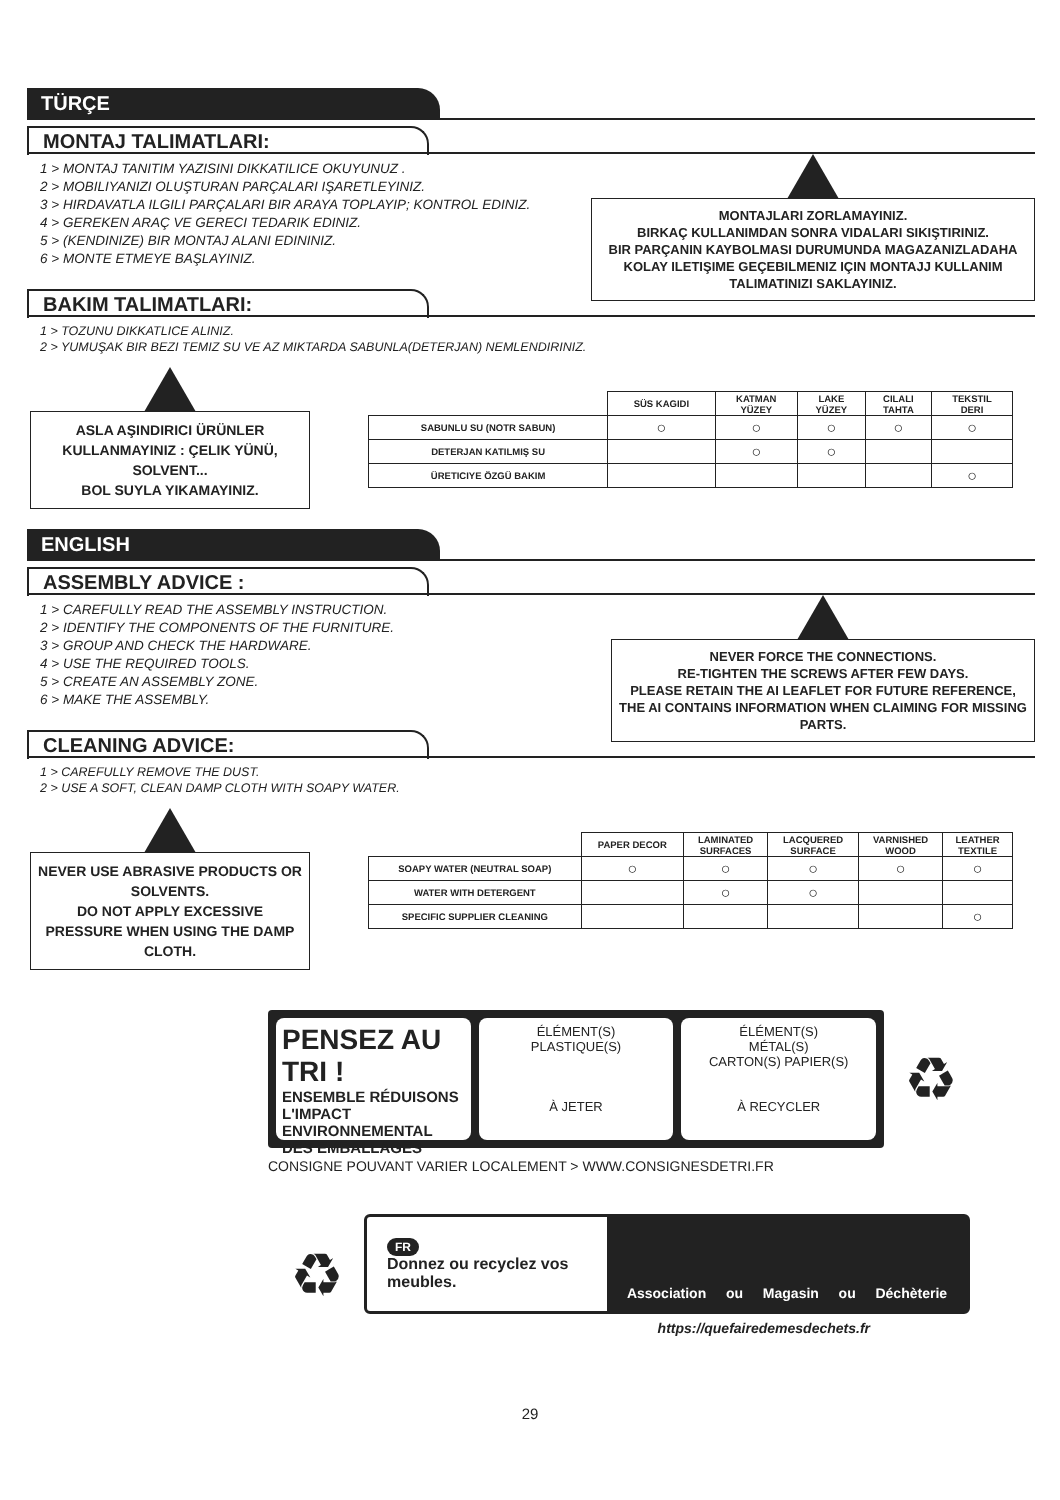TÜRÇE
MONTAJ TALIMATLARI:
1 > MONTAJ TANITIM YAZISINI DIKKATILICE OKUYUNUZ .
2 > MOBILIYANIZI OLUŞTURAN PARÇALARI IŞARETLEYINIZ.
3 > HIRDAVATLA ILGILI PARÇALARI BIR ARAYA TOPLAYIP; KONTROL EDINIZ.
4 > GEREKEN ARAÇ VE GERECI TEDARIK EDINIZ.
5 > (KENDINIZE) BIR MONTAJ ALANI EDININIZ.
6 > MONTE ETMEYE BAŞLAYINIZ.
MONTAJLARI ZORLAMAYINIZ.
BIRKAÇ KULLANIMDAN SONRA VIDALARI SIKIŞTIRINIZ.
BIR PARÇANIN KAYBOLMASI DURUMUNDA MAGAZANIZLADAHA KOLAY ILETIŞIME GEÇEBILMENIZ IÇIN MONTAJJ KULLANIM TALIMATINIZI SAKLAYINIZ.
BAKIM TALIMATLARI:
1 > TOZUNU DIKKATLICE ALINIZ.
2 > YUMUŞAK BIR BEZI TEMIZ SU VE AZ MIKTARDA SABUNLA(DETERJAN) NEMLENDIRINIZ.
ASLA AŞINDIRICI ÜRÜNLER KULLANMAYINIZ : ÇELIK YÜNÜ, SOLVENT...
BOL SUYLA YIKAMAYINIZ.
| | SÜS KAGIDI | KATMAN YÜZEY | LAKE YÜZEY | CILALI TAHTA | TEKSTIL DERI |
| --- | --- | --- | --- | --- | --- |
| SABUNLU SU (NOTR SABUN) | ○ | ○ | ○ | ○ | ○ |
| DETERJAN KATILMIŞ SU | | ○ | ○ | | |
| ÜRETICIYE ÖZGÜ BAKIM | | | | | ○ |
ENGLISH
ASSEMBLY ADVICE :
1 > CAREFULLY READ THE ASSEMBLY INSTRUCTION.
2 > IDENTIFY THE COMPONENTS OF THE FURNITURE.
3 > GROUP AND CHECK THE HARDWARE.
4 > USE THE REQUIRED TOOLS.
5 > CREATE AN ASSEMBLY ZONE.
6 > MAKE THE ASSEMBLY.
NEVER FORCE THE CONNECTIONS.
RE-TIGHTEN THE SCREWS AFTER FEW DAYS.
PLEASE RETAIN THE AI LEAFLET FOR FUTURE REFERENCE, THE AI CONTAINS INFORMATION WHEN CLAIMING FOR MISSING PARTS.
CLEANING ADVICE:
1 > CAREFULLY REMOVE THE DUST.
2 > USE A SOFT, CLEAN DAMP CLOTH WITH SOAPY WATER.
NEVER USE ABRASIVE PRODUCTS OR SOLVENTS.
DO NOT APPLY EXCESSIVE PRESSURE WHEN USING THE DAMP CLOTH.
| | PAPER DECOR | LAMINATED SURFACES | LACQUERED SURFACE | VARNISHED WOOD | LEATHER TEXTILE |
| --- | --- | --- | --- | --- | --- |
| SOAPY WATER (NEUTRAL SOAP) | ○ | ○ | ○ | ○ | ○ |
| WATER WITH DETERGENT | | ○ | ○ | | |
| SPECIFIC SUPPLIER CLEANING | | | | | ○ |
PENSEZ AU TRI !
ENSEMBLE RÉDUISONS L'IMPACT ENVIRONNEMENTAL DES EMBALLAGES
ÉLÉMENT(S)
PLASTIQUE(S)
À JETER
ÉLÉMENT(S)
MÉTAL(S)
CARTON(S) PAPIER(S)
À RECYCLER
♻
CONSIGNE POUVANT VARIER LOCALEMENT > WWW.CONSIGNESDETRI.FR
♻
FR
Donnez ou recyclez vos meubles.
Association ou Magasin ou Déchèterie
https://quefairedemesdechets.fr
29